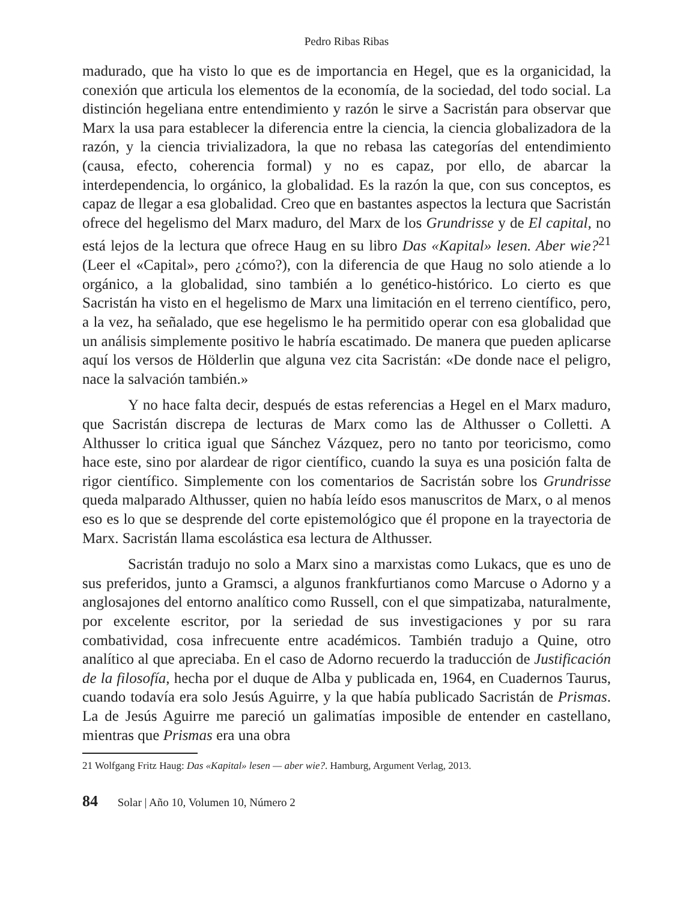Pedro Ribas Ribas
madurado, que ha visto lo que es de importancia en Hegel, que es la organicidad, la conexión que articula los elementos de la economía, de la sociedad, del todo social. La distinción hegeliana entre entendimiento y razón le sirve a Sacristán para observar que Marx la usa para establecer la diferencia entre la ciencia, la ciencia globalizadora de la razón, y la ciencia trivializadora, la que no rebasa las categorías del entendimiento (causa, efecto, coherencia formal) y no es capaz, por ello, de abarcar la interdependencia, lo orgánico, la globalidad. Es la razón la que, con sus conceptos, es capaz de llegar a esa globalidad. Creo que en bastantes aspectos la lectura que Sacristán ofrece del hegelismo del Marx maduro, del Marx de los Grundrisse y de El capital, no está lejos de la lectura que ofrece Haug en su libro Das «Kapital» lesen. Aber wie?<sup>21</sup> (Leer el «Capital», pero ¿cómo?), con la diferencia de que Haug no solo atiende a lo orgánico, a la globalidad, sino también a lo genético-histórico. Lo cierto es que Sacristán ha visto en el hegelismo de Marx una limitación en el terreno científico, pero, a la vez, ha señalado, que ese hegelismo le ha permitido operar con esa globalidad que un análisis simplemente positivo le habría escatimado. De manera que pueden aplicarse aquí los versos de Hölderlin que alguna vez cita Sacristán: «De donde nace el peligro, nace la salvación también.»
Y no hace falta decir, después de estas referencias a Hegel en el Marx maduro, que Sacristán discrepa de lecturas de Marx como las de Althusser o Colletti. A Althusser lo critica igual que Sánchez Vázquez, pero no tanto por teoricismo, como hace este, sino por alardear de rigor científico, cuando la suya es una posición falta de rigor científico. Simplemente con los comentarios de Sacristán sobre los Grundrisse queda malparado Althusser, quien no había leído esos manuscritos de Marx, o al menos eso es lo que se desprende del corte epistemológico que él propone en la trayectoria de Marx. Sacristán llama escolástica esa lectura de Althusser.
Sacristán tradujo no solo a Marx sino a marxistas como Lukacs, que es uno de sus preferidos, junto a Gramsci, a algunos frankfurtianos como Marcuse o Adorno y a anglosajones del entorno analítico como Russell, con el que simpatizaba, naturalmente, por excelente escritor, por la seriedad de sus investigaciones y por su rara combatividad, cosa infrecuente entre académicos. También tradujo a Quine, otro analítico al que apreciaba. En el caso de Adorno recuerdo la traducción de Justificación de la filosofía, hecha por el duque de Alba y publicada en, 1964, en Cuadernos Taurus, cuando todavía era solo Jesús Aguirre, y la que había publicado Sacristán de Prismas. La de Jesús Aguirre me pareció un galimatías imposible de entender en castellano, mientras que Prismas era una obra
21 Wolfgang Fritz Haug: Das «Kapital» lesen — aber wie?. Hamburg, Argument Verlag, 2013.
84 Solar | Año 10, Volumen 10, Número 2